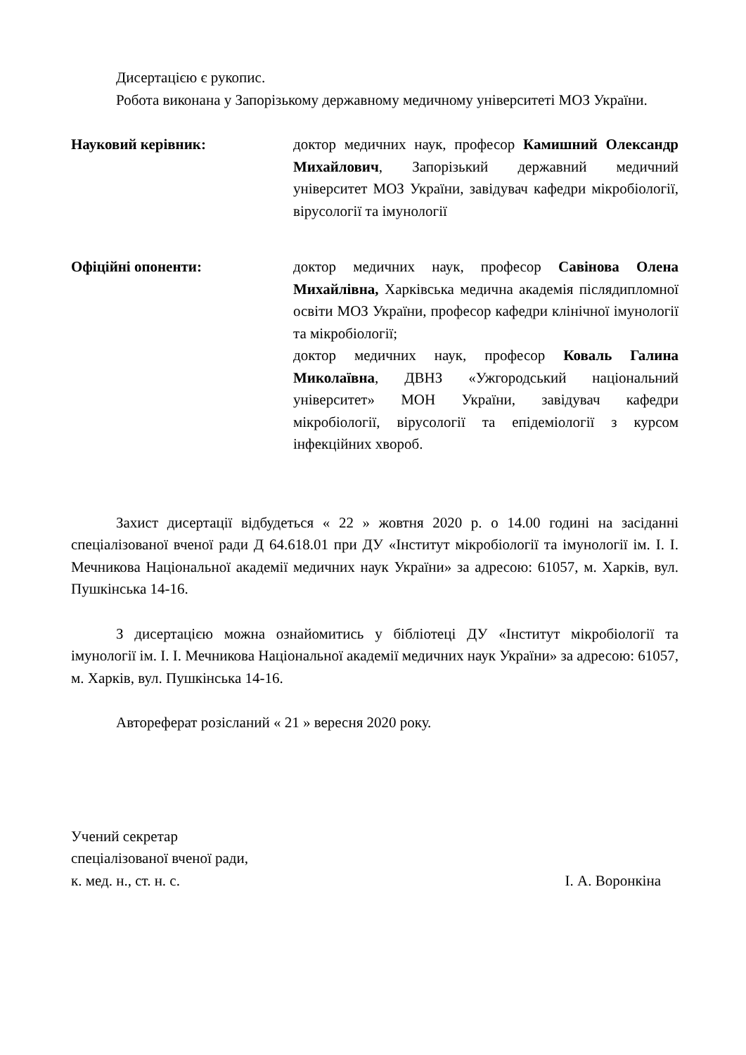Дисертацією є рукопис.
Робота виконана у Запорізькому державному медичному університеті МОЗ України.
Науковий керівник: доктор медичних наук, професор Камишний Олександр Михайлович, Запорізький державний медичний університет МОЗ України, завідувач кафедри мікробіології, вірусології та імунології
Офіційні опоненти: доктор медичних наук, професор Савінова Олена Михайлівна, Харківська медична академія післядипломної освіти МОЗ України, професор кафедри клінічної імунології та мікробіології;
доктор медичних наук, професор Коваль Галина Миколаївна, ДВНЗ «Ужгородський національний університет» МОН України, завідувач кафедри мікробіології, вірусології та епідеміології з курсом інфекційних хвороб.
Захист дисертації відбудеться « 22 » жовтня 2020 р. о 14.00 годині на засіданні спеціалізованої вченої ради Д 64.618.01 при ДУ «Інститут мікробіології та імунології ім. І. І. Мечникова Національної академії медичних наук України» за адресою: 61057, м. Харків, вул. Пушкінська 14-16.
З дисертацією можна ознайомитись у бібліотеці ДУ «Інститут мікробіології та імунології ім. І. І. Мечникова Національної академії медичних наук України» за адресою: 61057, м. Харків, вул. Пушкінська 14-16.
Автореферат розісланий « 21 » вересня 2020 року.
Учений секретар
спеціалізованої вченої ради,
к. мед. н., ст. н. с.
І. А. Воронкіна